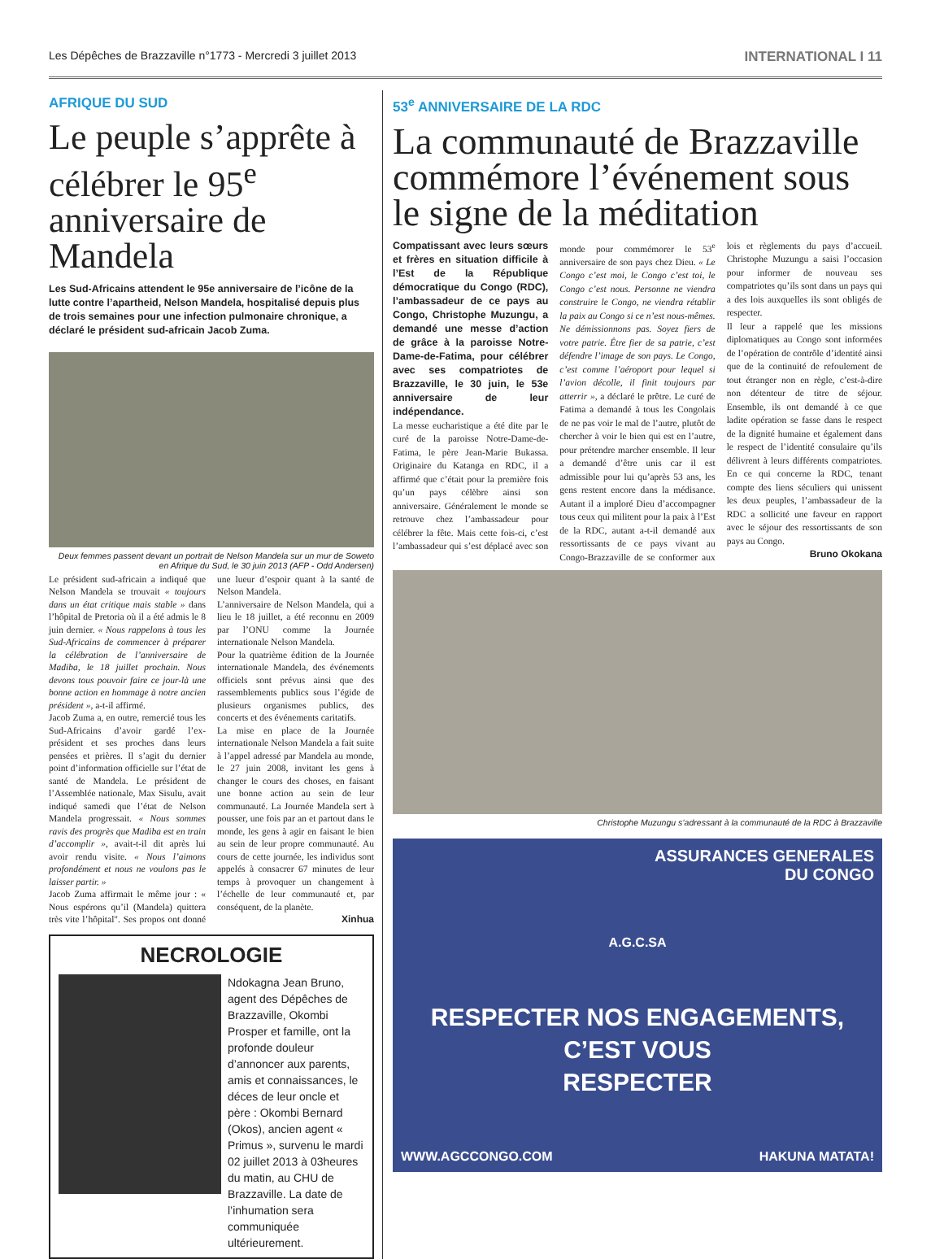Les Dépêches de Brazzaville n°1773 - Mercredi 3 juillet 2013 INTERNATIONAL I 11
AFRIQUE DU SUD
Le peuple s’apprête à célébrer le 95<sup>e</sup> anniversaire de Mandela
Les Sud-Africains attendent le 95e anniversaire de l’icône de la lutte contre l’apartheid, Nelson Mandela, hospitalisé depuis plus de trois semaines pour une infection pulmonaire chronique, a déclaré le président sud-africain Jacob Zuma.
Deux femmes passent devant un portrait de Nelson Mandela sur un mur de Soweto en Afrique du Sud, le 30 juin 2013 (AFP - Odd Andersen)
Le président sud-africain a indiqué que Nelson Mandela se trouvait « toujours dans un état critique mais stable » dans l’hôpital de Pretoria où il a été admis le 8 juin dernier. « Nous rappelons à tous les Sud-Africains de commencer à préparer la célébration de l’anniversaire de Madiba, le 18 juillet prochain. Nous devons tous pouvoir faire ce jour-là une bonne action en hommage à notre ancien président », a-t-il affirmé.
Jacob Zuma a, en outre, remercié tous les Sud-Africains d’avoir gardé l’ex-président et ses proches dans leurs pensées et prières. Il s’agit du dernier point d’information officielle sur l’état de santé de Mandela. Le président de l’Assemblée nationale, Max Sisulu, avait indiqué samedi que l’état de Nelson Mandela progressait. « Nous sommes ravis des progrès que Madiba est en train d’accomplir », avait-t-il dit après lui avoir rendu visite. « Nous l’aimons profondément et nous ne voulons pas le laisser partir. »
Jacob Zuma affirmait le même jour : « Nous espérons qu’il (Mandela) quittera très vite l’hôpital". Ses propos ont donné une lueur d’espoir quant à la santé de Nelson Mandela.
L’anniversaire de Nelson Mandela, qui a lieu le 18 juillet, a été reconnu en 2009 par l’ONU comme la Journée internationale Nelson Mandela.
Pour la quatrième édition de la Journée internationale Mandela, des événements officiels sont prévus ainsi que des rassemblements publics sous l’égide de plusieurs organismes publics, des concerts et des événements caritatifs.
La mise en place de la Journée internationale Nelson Mandela a fait suite à l’appel adressé par Mandela au monde, le 27 juin 2008, invitant les gens à changer le cours des choses, en faisant une bonne action au sein de leur communauté. La Journée Mandela sert à pousser, une fois par an et partout dans le monde, les gens à agir en faisant le bien au sein de leur propre communauté. Au cours de cette journée, les individus sont appelés à consacrer 67 minutes de leur temps à provoquer un changement à l’échelle de leur communauté et, par conséquent, de la planète.
Xinhua
NECROLOGIE
Ndokagna Jean Bruno, agent des Dépêches de Brazzaville, Okombi Prosper et famille, ont la profonde douleur d’annoncer aux parents, amis et connaissances, le déces de leur oncle et père : Okombi Bernard (Okos), ancien agent « Primus », survenu le mardi 02 juillet 2013 à 03heures du matin, au CHU de Brazzaville. La date de l’inhumation sera communiquée ultérieurement.
53<sup>e</sup> ANNIVERSAIRE DE LA RDC
La communauté de Brazzaville commémore l’événement sous le signe de la méditation
Compatissant avec leurs sœurs et frères en situation difficile à l’Est de la République démocratique du Congo (RDC), l’ambassadeur de ce pays au Congo, Christophe Muzungu, a demandé une messe d’action de grâce à la paroisse Notre-Dame-de-Fatima, pour célébrer avec ses compatriotes de Brazzaville, le 30 juin, le 53e anniversaire de leur indépendance.
La messe eucharistique a été dite par le curé de la paroisse Notre-Dame-de-Fatima, le père Jean-Marie Bukassa. Originaire du Katanga en RDC, il a affirmé que c’était pour la première fois qu’un pays célèbre ainsi son anniversaire. Généralement le monde se retrouve chez l’ambassadeur pour célébrer la fête. Mais cette fois-ci, c’est l’ambassadeur qui s’est déplacé avec son monde pour commémorer le 53<sup>e</sup> anniversaire de son pays chez Dieu. « Le Congo c’est moi, le Congo c’est toi, le Congo c’est nous. Personne ne viendra construire le Congo, ne viendra rétablir la paix au Congo si ce n’est nous-mêmes. Ne démissionnons pas. Soyez fiers de votre patrie. Être fier de sa patrie, c’est défendre l’image de son pays. Le Congo, c’est comme l’aéroport pour lequel si l’avion décolle, il finit toujours par atterrir », a déclaré le prêtre. Le curé de Fatima a demandé à tous les Congolais de ne pas voir le mal de l’autre, plutôt de chercher à voir le bien qui est en l’autre, pour prétendre marcher ensemble. Il leur a demandé d’être unis car il est admissible pour lui qu’après 53 ans, les gens restent encore dans la médisance. Autant il a imploré Dieu d’accompagner tous ceux qui militent pour la paix à l’Est de la RDC, autant a-t-il demandé aux ressortissants de ce pays vivant au Congo-Brazzaville de se conformer aux lois et règlements du pays d’accueil. Christophe Muzungu a saisi l’occasion pour informer de nouveau ses compatriotes qu’ils sont dans un pays qui a des lois auxquelles ils sont obligés de respecter.
Il leur a rappelé que les missions diplomatiques au Congo sont informées de l’opération de contrôle d’identité ainsi que de la continuité de refoulement de tout étranger non en règle, c’est-à-dire non détenteur de titre de séjour. Ensemble, ils ont demandé à ce que ladite opération se fasse dans le respect de la dignité humaine et également dans le respect de l’identité consulaire qu’ils délivrent à leurs différents compatriotes. En ce qui concerne la RDC, tenant compte des liens séculiers qui unissent les deux peuples, l’ambassadeur de la RDC a sollicité une faveur en rapport avec le séjour des ressortissants de son pays au Congo.
Bruno Okokana
Christophe Muzungu s’adressant à la communauté de la RDC à Brazzaville
ASSURANCES GENERALES
DU CONGO
A.G.C.SA
RESPECTER NOS ENGAGEMENTS,
C’EST VOUS
RESPECTER
WWW.AGCCONGO.COM HAKUNA MATATA!